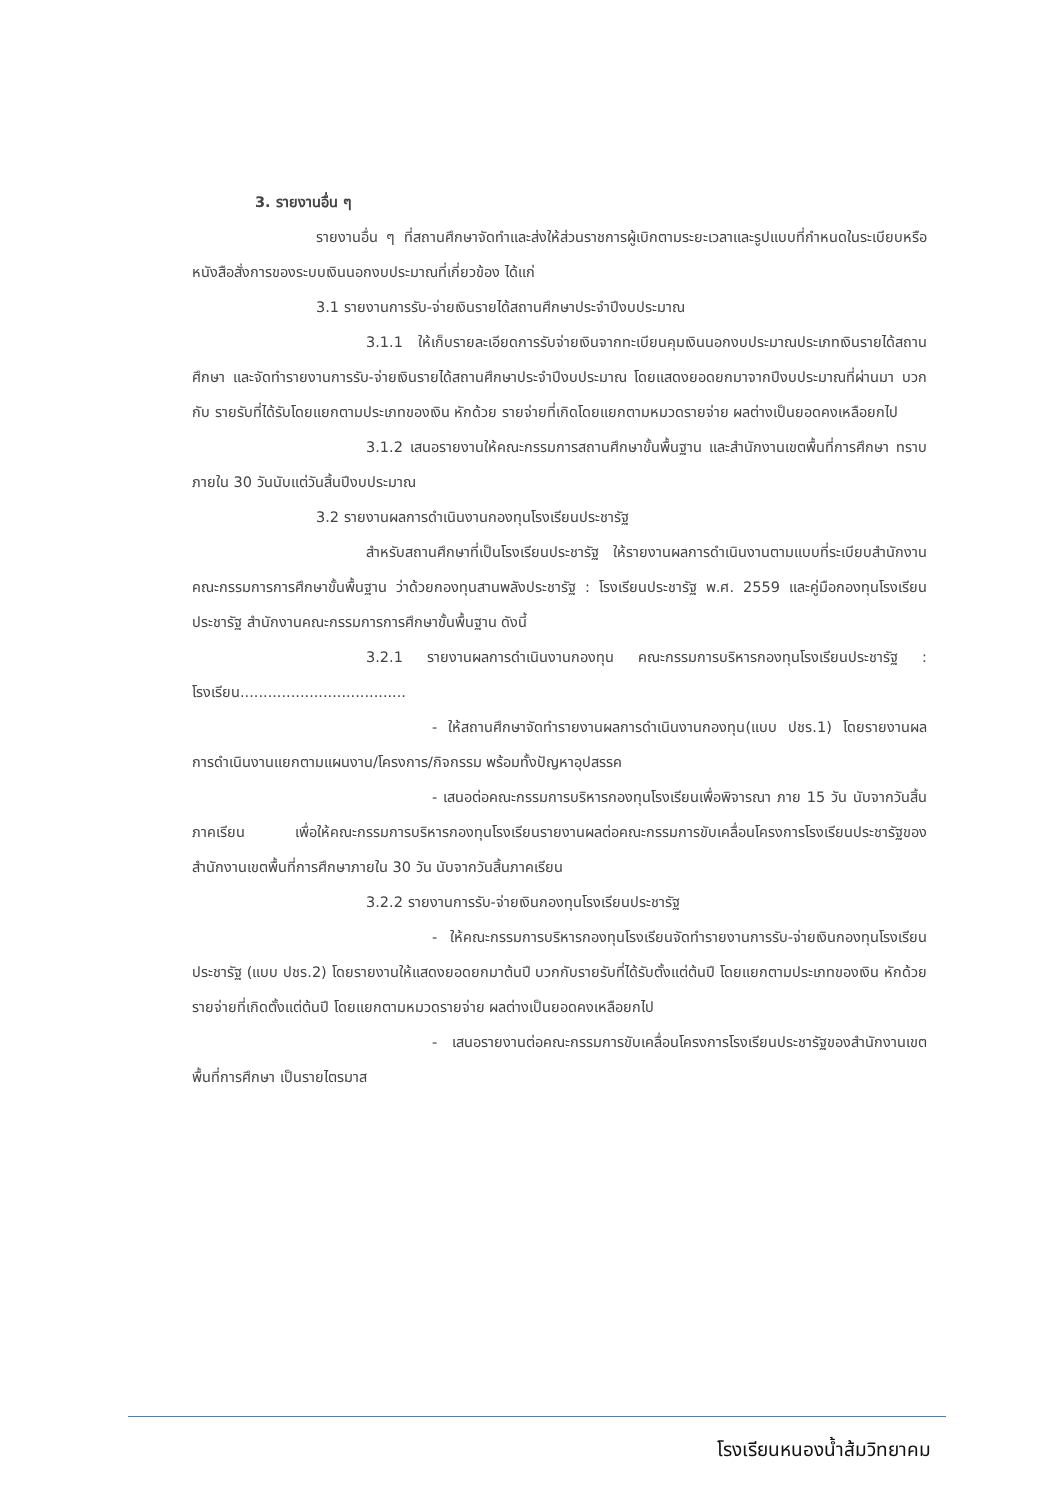3. รายงานอื่น ๆ
รายงานอื่น ๆ ที่สถานศึกษาจัดทำและส่งให้ส่วนราชการผู้เบิกตามระยะเวลาและรูปแบบที่กำหนดในระเบียบหรือหนังสือสั่งการของระบบเงินนอกงบประมาณที่เกี่ยวข้อง ได้แก่
3.1 รายงานการรับ-จ่ายเงินรายได้สถานศึกษาประจำปีงบประมาณ
3.1.1 ให้เก็บรายละเอียดการรับจ่ายเงินจากทะเบียนคุมเงินนอกงบประมาณประเภทเงินรายได้สถานศึกษา และจัดทำรายงานการรับ-จ่ายเงินรายได้สถานศึกษาประจำปีงบประมาณ โดยแสดงยอดยกมาจากปีงบประมาณที่ผ่านมา บวกกับ รายรับที่ได้รับโดยแยกตามประเภทของเงิน หักด้วย รายจ่ายที่เกิดโดยแยกตามหมวดรายจ่าย ผลต่างเป็นยอดคงเหลือยกไป
3.1.2 เสนอรายงานให้คณะกรรมการสถานศึกษาขั้นพื้นฐาน และสำนักงานเขตพื้นที่การศึกษา ทราบภายใน 30 วันนับแต่วันสิ้นปีงบประมาณ
3.2 รายงานผลการดำเนินงานกองทุนโรงเรียนประชารัฐ
สำหรับสถานศึกษาที่เป็นโรงเรียนประชารัฐ ให้รายงานผลการดำเนินงานตามแบบที่ระเบียบสำนักงานคณะกรรมการการศึกษาขั้นพื้นฐาน ว่าด้วยกองทุนสานพลังประชารัฐ : โรงเรียนประชารัฐ พ.ศ. 2559 และคู่มือกองทุนโรงเรียนประชารัฐ สำนักงานคณะกรรมการการศึกษาขั้นพื้นฐาน ดังนี้
3.2.1 รายงานผลการดำเนินงานกองทุน คณะกรรมการบริหารกองทุนโรงเรียนประชารัฐ : โรงเรียน....................................
- ให้สถานศึกษาจัดทำรายงานผลการดำเนินงานกองทุน(แบบ ปชร.1) โดยรายงานผลการดำเนินงานแยกตามแผนงาน/โครงการ/กิจกรรม พร้อมทั้งปัญหาอุปสรรค
- เสนอต่อคณะกรรมการบริหารกองทุนโรงเรียนเพื่อพิจารณา ภาย 15 วัน นับจากวันสิ้นภาคเรียน เพื่อให้คณะกรรมการบริหารกองทุนโรงเรียนรายงานผลต่อคณะกรรมการขับเคลื่อนโครงการโรงเรียนประชารัฐของสำนักงานเขตพื้นที่การศึกษาภายใน 30 วัน นับจากวันสิ้นภาคเรียน
3.2.2 รายงานการรับ-จ่ายเงินกองทุนโรงเรียนประชารัฐ
- ให้คณะกรรมการบริหารกองทุนโรงเรียนจัดทำรายงานการรับ-จ่ายเงินกองทุนโรงเรียนประชารัฐ (แบบ ปชร.2) โดยรายงานให้แสดงยอดยกมาต้นปี บวกกับรายรับที่ได้รับตั้งแต่ต้นปี โดยแยกตามประเภทของเงิน หักด้วย รายจ่ายที่เกิดตั้งแต่ต้นปี โดยแยกตามหมวดรายจ่าย ผลต่างเป็นยอดคงเหลือยกไป
- เสนอรายงานต่อคณะกรรมการขับเคลื่อนโครงการโรงเรียนประชารัฐของสำนักงานเขตพื้นที่การศึกษา เป็นรายไตรมาส
โรงเรียนหนองน้ำส้มวิทยาคม